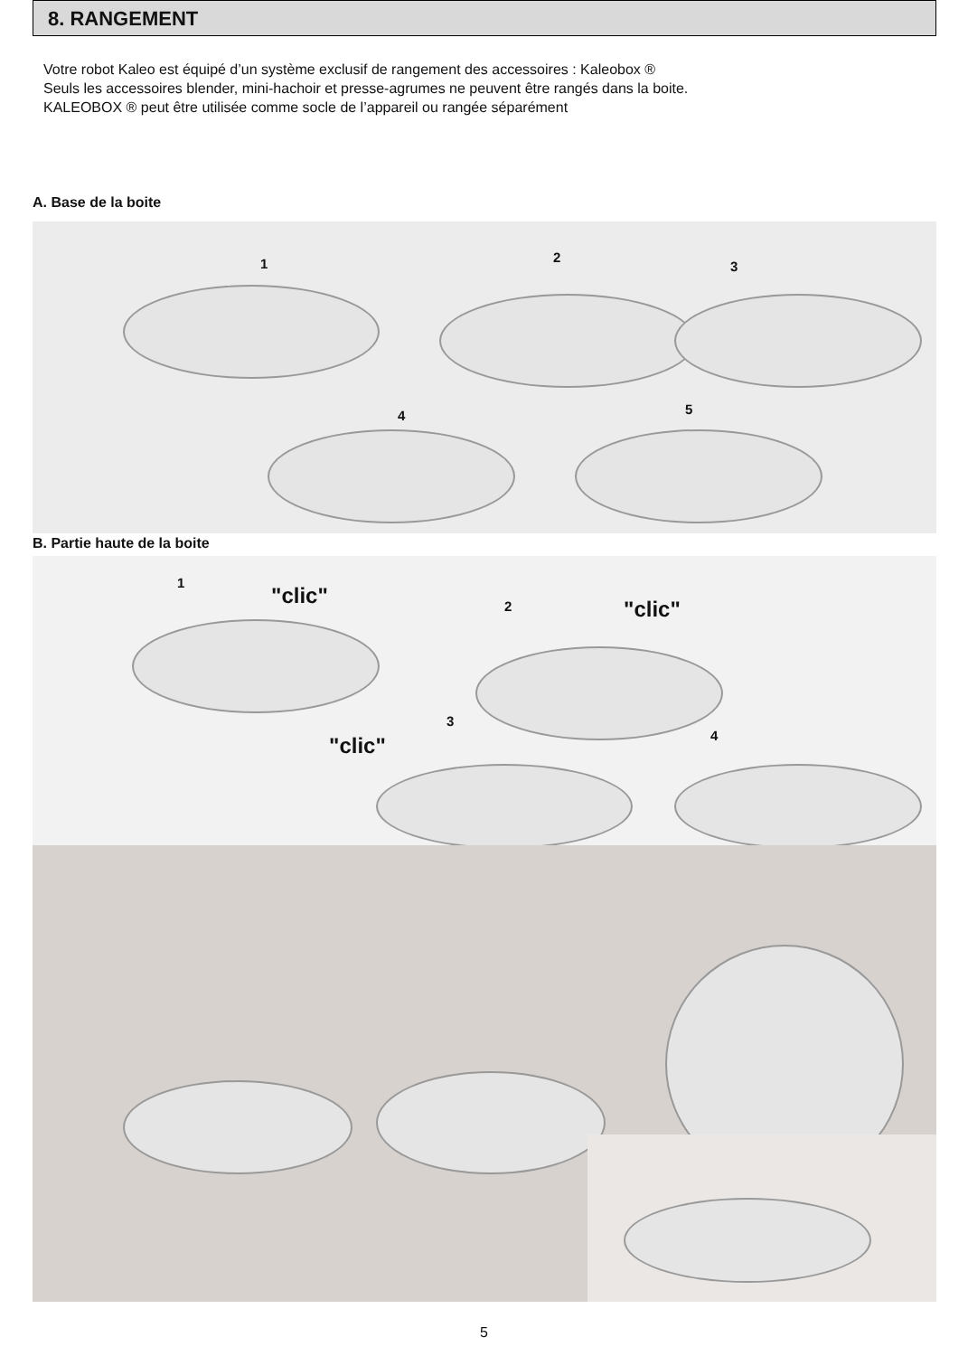8. RANGEMENT
Votre robot Kaleo est équipé d’un système exclusif de rangement des accessoires : Kaleobox ®
Seuls les accessoires blender, mini-hachoir et presse-agrumes ne peuvent être rangés dans la boite.
KALEOBOX ® peut être utilisée comme socle de l’appareil ou rangée séparément
A. Base de la boite
1 2
3
4 5
B. Partie haute de la boite
1
"clic" 2 "clic"
3
"clic" 4
5